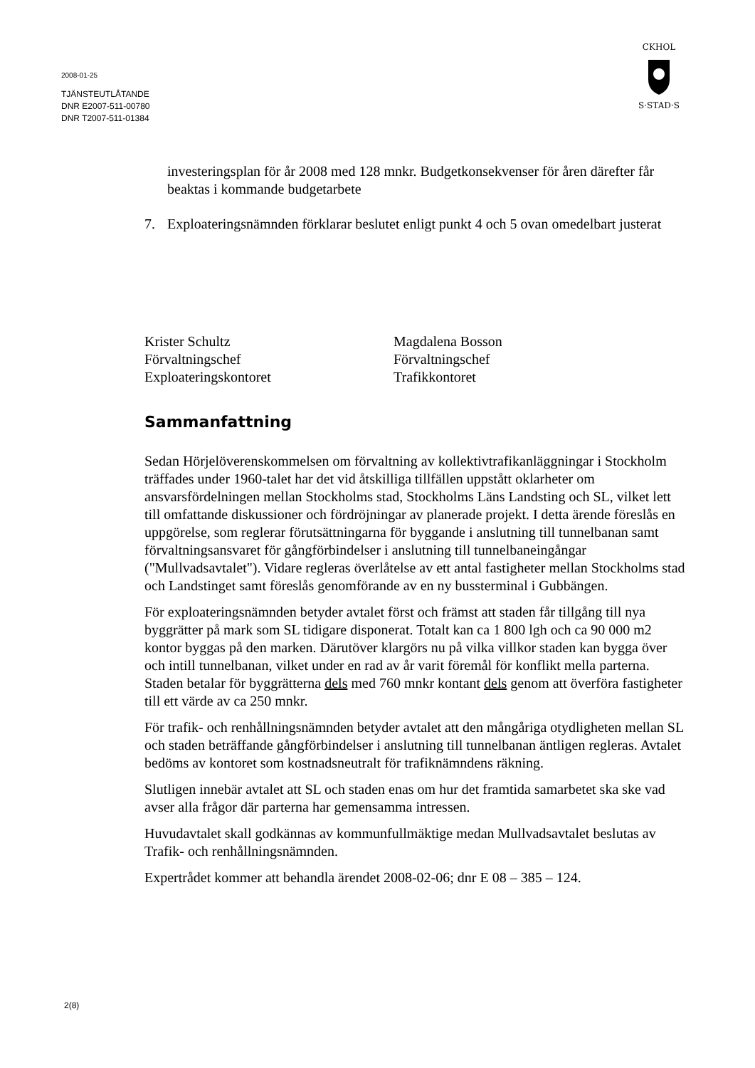2008-01-25
TJÄNSTEUTLÅTANDE
DNR E2007-511-00780
DNR T2007-511-01384
CKHOL
S·STAD·S
investeringsplan för år 2008 med 128 mnkr. Budgetkonsekvenser för åren därefter får beaktas i kommande budgetarbete
7. Exploateringsnämnden förklarar beslutet enligt punkt 4 och 5 ovan omedelbart justerat
Krister Schultz
Förvaltningschef
Exploateringskontoret
Magdalena Bosson
Förvaltningschef
Trafikkontoret
Sammanfattning
Sedan Hörjelöverenskommelsen om förvaltning av kollektivtrafikanläggningar i Stockholm träffades under 1960-talet har det vid åtskilliga tillfällen uppstått oklarheter om ansvarsfördelningen mellan Stockholms stad, Stockholms Läns Landsting och SL, vilket lett till omfattande diskussioner och fördröjningar av planerade projekt. I detta ärende föreslås en uppgörelse, som reglerar förutsättningarna för byggande i anslutning till tunnelbanan samt förvaltningsansvaret för gångförbindelser i anslutning till tunnelbaneingångar ("Mullvadsavtalet"). Vidare regleras överlåtelse av ett antal fastigheter mellan Stockholms stad och Landstinget samt föreslås genomförande av en ny bussterminal i Gubbängen.
För exploateringsnämnden betyder avtalet först och främst att staden får tillgång till nya byggrätter på mark som SL tidigare disponerat. Totalt kan ca 1 800 lgh och ca 90 000 m2 kontor byggas på den marken. Därutöver klargörs nu på vilka villkor staden kan bygga över och intill tunnelbanan, vilket under en rad av år varit föremål för konflikt mella parterna. Staden betalar för byggrätterna dels med 760 mnkr kontant dels genom att överföra fastigheter till ett värde av ca 250 mnkr.
För trafik- och renhållningsnämnden betyder avtalet att den mångåriga otydligheten mellan SL och staden beträffande gångförbindelser i anslutning till tunnelbanan äntligen regleras. Avtalet bedöms av kontoret som kostnadsneutralt för trafiknämndens räkning.
Slutligen innebär avtalet att SL och staden enas om hur det framtida samarbetet ska ske vad avser alla frågor där parterna har gemensamma intressen.
Huvudavtalet skall godkännas av kommunfullmäktige medan Mullvadsavtalet beslutas av Trafik- och renhållningsnämnden.
Expertrådet kommer att behandla ärendet 2008-02-06; dnr E 08 – 385 – 124.
2(8)